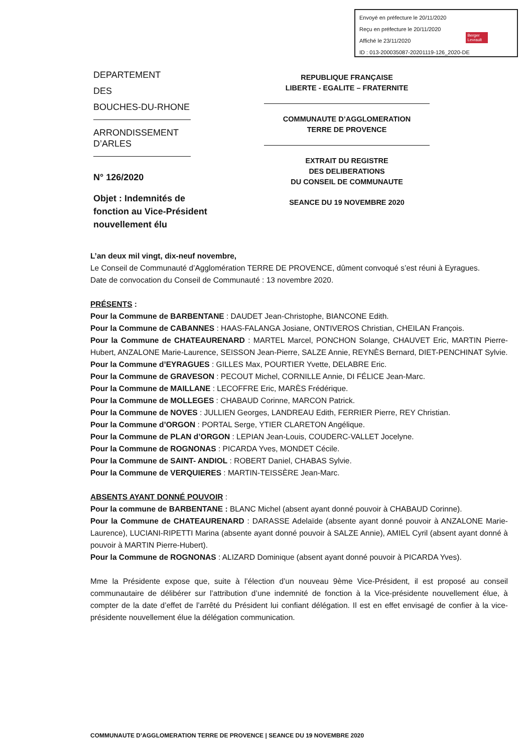Envoyé en préfecture le 20/11/2020
Reçu en préfecture le 20/11/2020
Affiché le 23/11/2020
ID : 013-200035087-20201119-126_2020-DE
Berger
Levrault
DEPARTEMENT
DES
BOUCHES-DU-RHONE
ARRONDISSEMENT
D’ARLES
N° 126/2020
Objet : Indemnités de fonction au Vice-Président nouvellement élu
REPUBLIQUE FRANÇAISE
LIBERTE - EGALITE – FRATERNITE
COMMUNAUTE D’AGGLOMERATION
TERRE DE PROVENCE
EXTRAIT DU REGISTRE
DES DELIBERATIONS
DU CONSEIL DE COMMUNAUTE
SEANCE DU 19 NOVEMBRE 2020
L’an deux mil vingt, dix-neuf novembre,
Le Conseil de Communauté d’Agglomération TERRE DE PROVENCE, dûment convoqué s’est réuni à Eyragues.
Date de convocation du Conseil de Communauté : 13 novembre 2020.
PRÉSENTS :
Pour la Commune de BARBENTANE : DAUDET Jean-Christophe, BIANCONE Edith.
Pour la Commune de CABANNES : HAAS-FALANGA Josiane, ONTIVEROS Christian, CHEILAN François.
Pour la Commune de CHATEAURENARD : MARTEL Marcel, PONCHON Solange, CHAUVET Eric, MARTIN Pierre-Hubert, ANZALONE Marie-Laurence, SEISSON Jean-Pierre, SALZE Annie, REYNÈS Bernard, DIET-PENCHINAT Sylvie.
Pour la Commune d’EYRAGUES : GILLES Max, POURTIER Yvette, DELABRE Eric.
Pour la Commune de GRAVESON : PECOUT Michel, CORNILLE Annie, DI FÉLICE Jean-Marc.
Pour la Commune de MAILLANE : LECOFFRE Eric, MARÈS Frédérique.
Pour la Commune de MOLLEGES : CHABAUD Corinne, MARCON Patrick.
Pour la Commune de NOVES : JULLIEN Georges, LANDREAU Edith, FERRIER Pierre, REY Christian.
Pour la Commune d’ORGON : PORTAL Serge, YTIER CLARETON Angélique.
Pour la Commune de PLAN d’ORGON : LEPIAN Jean-Louis, COUDERC-VALLET Jocelyne.
Pour la Commune de ROGNONAS : PICARDA Yves, MONDET Cécile.
Pour la Commune de SAINT- ANDIOL : ROBERT Daniel, CHABAS Sylvie.
Pour la Commune de VERQUIERES : MARTIN-TEISSÈRE Jean-Marc.
ABSENTS AYANT DONNÉ POUVOIR :
Pour la commune de BARBENTANE : BLANC Michel (absent ayant donné pouvoir à CHABAUD Corinne).
Pour la Commune de CHATEAURENARD : DARASSE Adelaïde (absente ayant donné pouvoir à ANZALONE Marie-Laurence), LUCIANI-RIPETTI Marina (absente ayant donné pouvoir à SALZE Annie), AMIEL Cyril (absent ayant donné à pouvoir à MARTIN Pierre-Hubert).
Pour la Commune de ROGNONAS : ALIZARD Dominique (absent ayant donné pouvoir à PICARDA Yves).
Mme la Présidente expose que, suite à l’élection d’un nouveau 9ème Vice-Président, il est proposé au conseil communautaire de délibérer sur l’attribution d’une indemnité de fonction à la Vice-présidente nouvellement élue, à compter de la date d’effet de l’arrêté du Président lui confiant délégation. Il est en effet envisagé de confier à la vice-présidente nouvellement élue la délégation communication.
COMMUNAUTE D’AGGLOMERATION TERRE DE PROVENCE | SEANCE DU 19 NOVEMBRE 2020